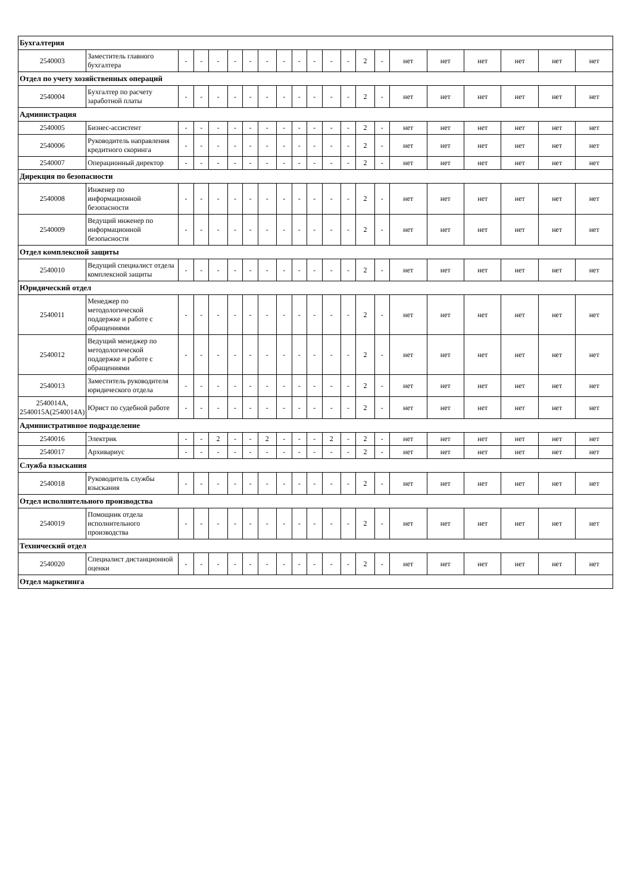| Бухгалтерия | | | | | | | | | | | | | | | | | | | | |
| 2540003 | Заместитель главного бухгалтера | - | - | - | - | - | - | - | - | - | - | - | 2 | - | нет | нет | нет | нет | нет | нет |
| Отдел по учету хозяйственных операций | | | | | | | | | | | | | | | | | | | | |
| 2540004 | Бухгалтер по расчету заработной платы | - | - | - | - | - | - | - | - | - | - | - | 2 | - | нет | нет | нет | нет | нет | нет |
| Администрация | | | | | | | | | | | | | | | | | | | | |
| 2540005 | Бизнес-ассистент | - | - | - | - | - | - | - | - | - | - | - | 2 | - | нет | нет | нет | нет | нет | нет |
| 2540006 | Руководитель направления кредитного скоринга | - | - | - | - | - | - | - | - | - | - | - | 2 | - | нет | нет | нет | нет | нет | нет |
| 2540007 | Операционный директор | - | - | - | - | - | - | - | - | - | - | - | 2 | - | нет | нет | нет | нет | нет | нет |
| Дирекция по безопасности | | | | | | | | | | | | | | | | | | | | |
| 2540008 | Инженер по информационной безопасности | - | - | - | - | - | - | - | - | - | - | - | 2 | - | нет | нет | нет | нет | нет | нет |
| 2540009 | Ведущий инженер по информационной безопасности | - | - | - | - | - | - | - | - | - | - | - | 2 | - | нет | нет | нет | нет | нет | нет |
| Отдел комплексной защиты | | | | | | | | | | | | | | | | | | | | |
| 2540010 | Ведущий специалист отдела комплексной защиты | - | - | - | - | - | - | - | - | - | - | - | 2 | - | нет | нет | нет | нет | нет | нет |
| Юридический отдел | | | | | | | | | | | | | | | | | | | | |
| 2540011 | Менеджер по методологической поддержке и работе с обращениями | - | - | - | - | - | - | - | - | - | - | - | 2 | - | нет | нет | нет | нет | нет | нет |
| 2540012 | Ведущий менеджер по методологической поддержке и работе с обращениями | - | - | - | - | - | - | - | - | - | - | - | 2 | - | нет | нет | нет | нет | нет | нет |
| 2540013 | Заместитель руководителя юридического отдела | - | - | - | - | - | - | - | - | - | - | - | 2 | - | нет | нет | нет | нет | нет | нет |
| 2540014А, 2540015А(2540014А) | Юрист по судебной работе | - | - | - | - | - | - | - | - | - | - | - | 2 | - | нет | нет | нет | нет | нет | нет |
| Административное подразделение | | | | | | | | | | | | | | | | | | | | |
| 2540016 | Электрик | - | - | 2 | - | - | 2 | - | - | - | 2 | - | 2 | - | нет | нет | нет | нет | нет | нет |
| 2540017 | Архивариус | - | - | - | - | - | - | - | - | - | - | - | 2 | - | нет | нет | нет | нет | нет | нет |
| Служба взыскания | | | | | | | | | | | | | | | | | | | | |
| 2540018 | Руководитель службы взыскания | - | - | - | - | - | - | - | - | - | - | - | 2 | - | нет | нет | нет | нет | нет | нет |
| Отдел исполнительного производства | | | | | | | | | | | | | | | | | | | | |
| 2540019 | Помощник отдела исполнительного производства | - | - | - | - | - | - | - | - | - | - | - | 2 | - | нет | нет | нет | нет | нет | нет |
| Технический отдел | | | | | | | | | | | | | | | | | | | | |
| 2540020 | Специалист дистанционной оценки | - | - | - | - | - | - | - | - | - | - | - | 2 | - | нет | нет | нет | нет | нет | нет |
| Отдел маркетинга | | | | | | | | | | | | | | | | | | | | |